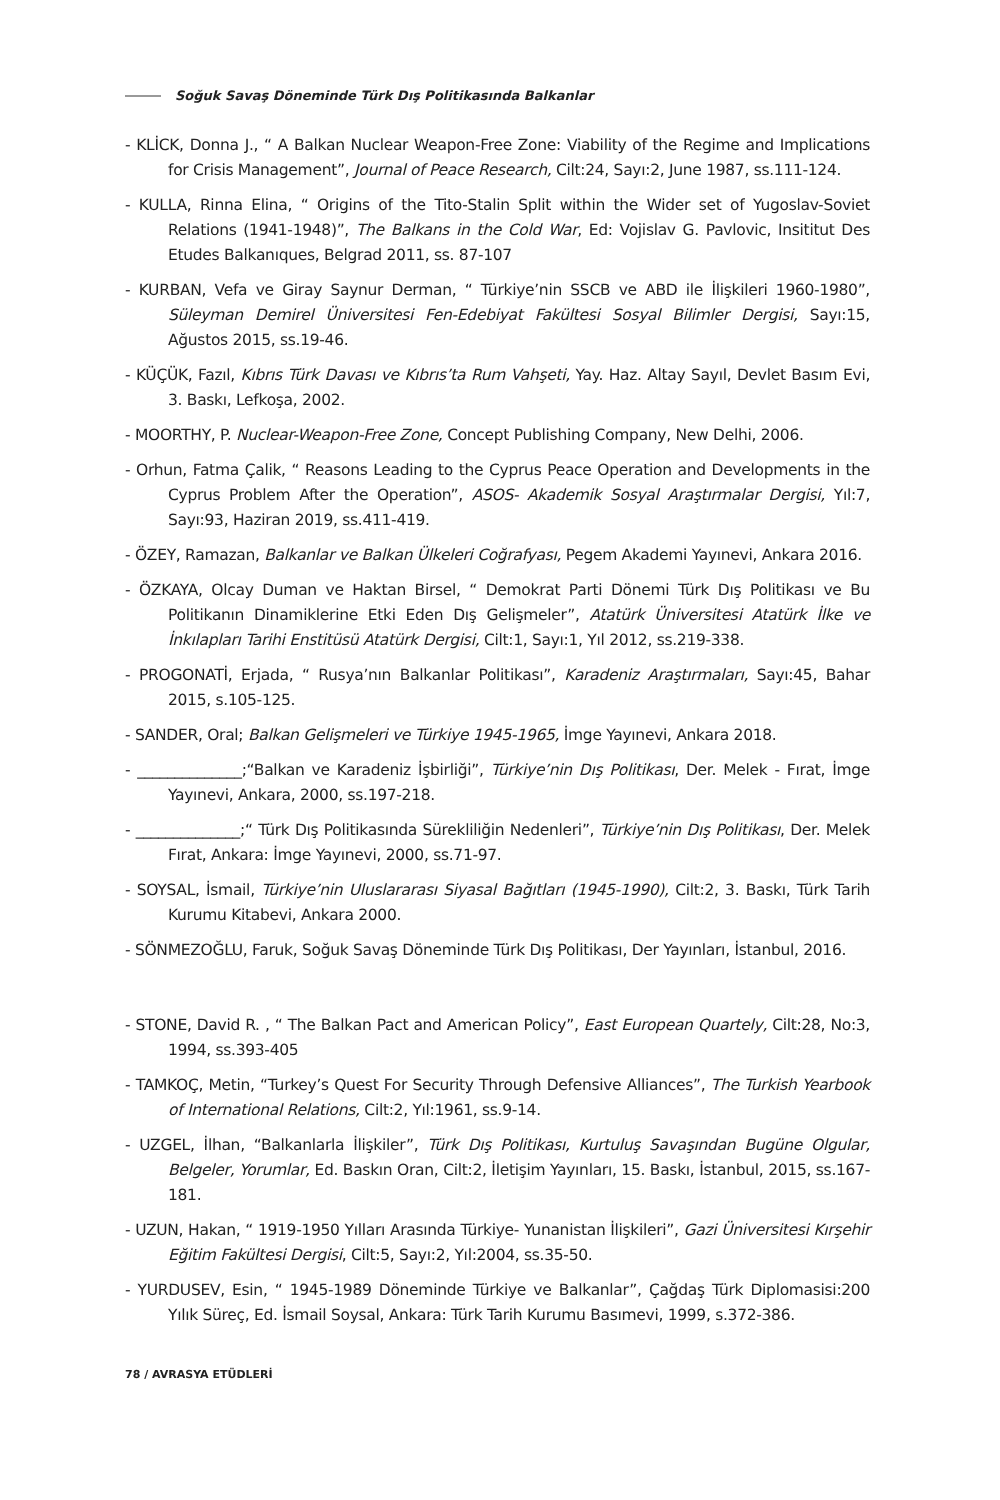Soğuk Savaş Döneminde Türk Dış Politikasında Balkanlar
- KLİCK, Donna J., “ A Balkan Nuclear Weapon-Free Zone: Viability of the Regime and Implications for Crisis Management”, Journal of Peace Research, Cilt:24, Sayı:2, June 1987, ss.111-124.
- KULLA, Rinna Elina, “ Origins of the Tito-Stalin Split within the Wider set of Yugoslav-Soviet Relations (1941-1948)”, The Balkans in the Cold War, Ed: Vojislav G. Pavlovic, Insititut Des Etudes Balkanıques, Belgrad 2011, ss. 87-107
- KURBAN, Vefa ve Giray Saynur Derman, “ Türkiye’nin SSCB ve ABD ile İlişkileri 1960-1980”, Süleyman Demirel Üniversitesi Fen-Edebiyat Fakültesi Sosyal Bilimler Dergisi, Sayı:15, Ağustos 2015, ss.19-46.
- KÜÇÜK, Fazıl, Kıbrıs Türk Davası ve Kıbrıs’ta Rum Vahşeti, Yay. Haz. Altay Sayıl, Devlet Basım Evi, 3. Baskı, Lefkoşa, 2002.
- MOORTHY, P. Nuclear-Weapon-Free Zone, Concept Publishing Company, New Delhi, 2006.
- Orhun, Fatma Çalik, “ Reasons Leading to the Cyprus Peace Operation and Developments in the Cyprus Problem After the Operation”, ASOS- Akademik Sosyal Araştırmalar Dergisi, Yıl:7, Sayı:93, Haziran 2019, ss.411-419.
- ÖZEY, Ramazan, Balkanlar ve Balkan Ülkeleri Coğrafyası, Pegem Akademi Yayınevi, Ankara 2016.
- ÖZKAYA, Olcay Duman ve Haktan Birsel, “ Demokrat Parti Dönemi Türk Dış Politikası ve Bu Politikanın Dinamiklerine Etki Eden Dış Gelişmeler”, Atatürk Üniversitesi Atatürk İlke ve İnkılapları Tarihi Enstitüsü Atatürk Dergisi, Cilt:1, Sayı:1, Yıl 2012, ss.219-338.
- PROGONATİ, Erjada, “ Rusya’nın Balkanlar Politikası”, Karadeniz Araştırmaları, Sayı:45, Bahar 2015, s.105-125.
- SANDER, Oral; Balkan Gelişmeleri ve Türkiye 1945-1965, İmge Yayınevi, Ankara 2018.
- ______________;“Balkan ve Karadeniz İşbirliği”, Türkiye’nin Dış Politikası, Der. Melek - Fırat, İmge Yayınevi, Ankara, 2000, ss.197-218.
- ______________;“ Türk Dış Politikasında Sürekliliğin Nedenleri”, Türkiye’nin Dış Politikası, Der. Melek Fırat, Ankara: İmge Yayınevi, 2000, ss.71-97.
- SOYSAL, İsmail, Türkiye’nin Uluslararası Siyasal Bağıtları (1945-1990), Cilt:2, 3. Baskı, Türk Tarih Kurumu Kitabevi, Ankara 2000.
- SÖNMEZOĞLU, Faruk, Soğuk Savaş Döneminde Türk Dış Politikası, Der Yayınları, İstanbul, 2016.
- STONE, David R. , “ The Balkan Pact and American Policy”, East European Quartely, Cilt:28, No:3, 1994, ss.393-405
- TAMKOÇ, Metin, “Turkey’s Quest For Security Through Defensive Alliances”, The Turkish Yearbook of International Relations, Cilt:2, Yıl:1961, ss.9-14.
- UZGEL, İlhan, “Balkanlarla İlişkiler”, Türk Dış Politikası, Kurtuluş Savaşından Bugüne Olgular, Belgeler, Yorumlar, Ed. Baskın Oran, Cilt:2, İletişim Yayınları, 15. Baskı, İstanbul, 2015, ss.167-181.
- UZUN, Hakan, “ 1919-1950 Yılları Arasında Türkiye- Yunanistan İlişkileri”, Gazi Üniversitesi Kırşehir Eğitim Fakültesi Dergisi, Cilt:5, Sayı:2, Yıl:2004, ss.35-50.
- YURDUSEV, Esin, “ 1945-1989 Döneminde Türkiye ve Balkanlar”, Çağdaş Türk Diplomasisi:200 Yılık Süreç, Ed. İsmail Soysal, Ankara: Türk Tarih Kurumu Basımevi, 1999, s.372-386.
78 / AVRASYA ETÜDLERİ